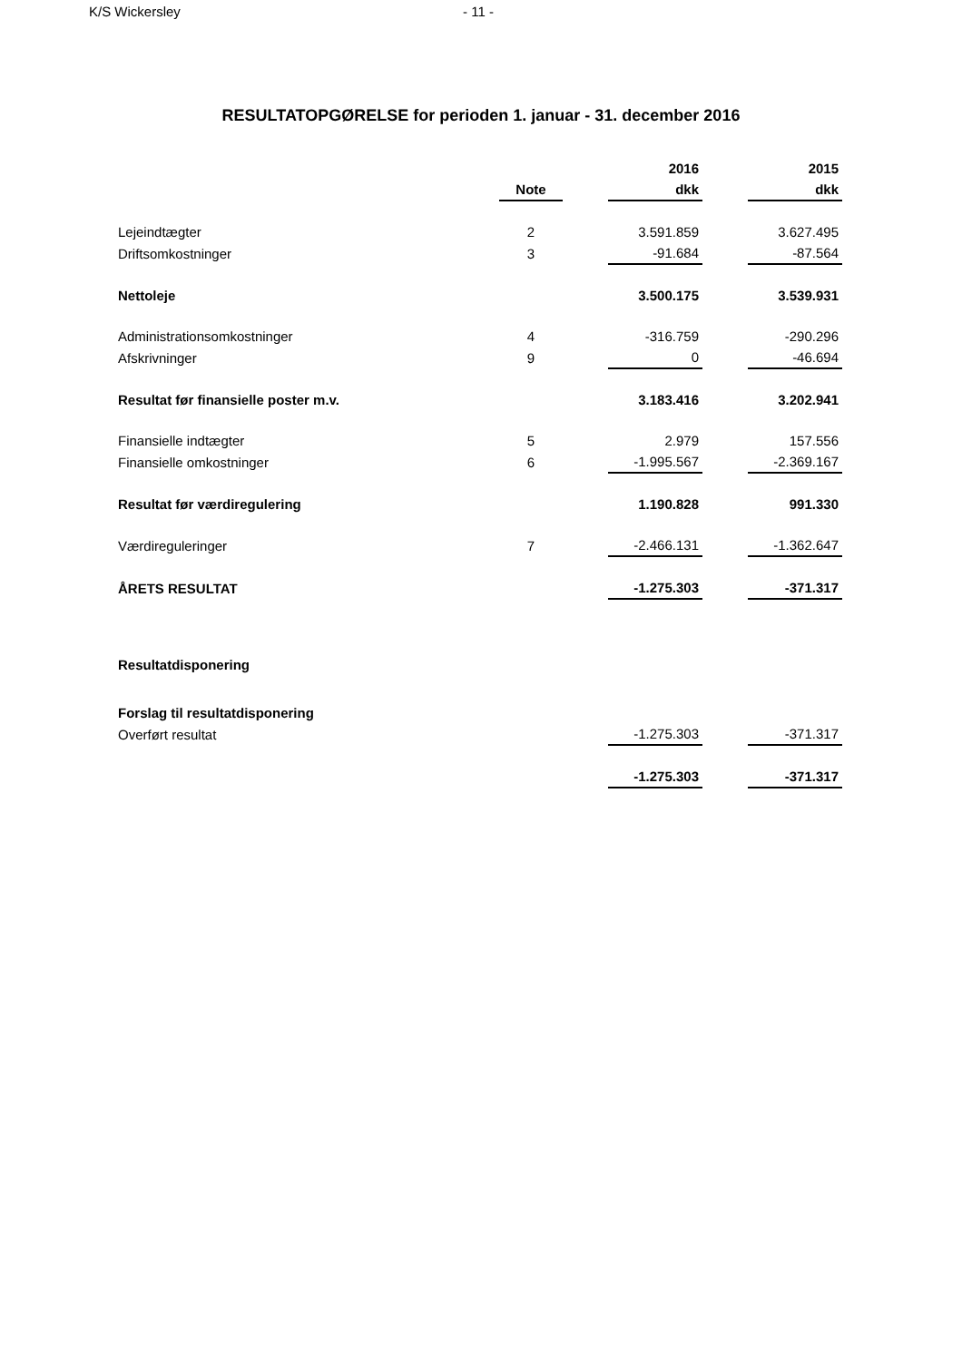K/S Wickersley - 11 -
RESULTATOPGØRELSE for perioden 1. januar - 31. december 2016
| | | | 2016 | | 2015 |
| --- | --- | --- | --- | --- | --- |
| | Note | | dkk | | dkk |
| Lejeindtægter | 2 | | 3.591.859 | | 3.627.495 |
| Driftsomkostninger | 3 | | -91.684 | | -87.564 |
| Nettoleje | | | 3.500.175 | | 3.539.931 |
| Administrationsomkostninger | 4 | | -316.759 | | -290.296 |
| Afskrivninger | 9 | | 0 | | -46.694 |
| Resultat før finansielle poster m.v. | | | 3.183.416 | | 3.202.941 |
| Finansielle indtægter | 5 | | 2.979 | | 157.556 |
| Finansielle omkostninger | 6 | | -1.995.567 | | -2.369.167 |
| Resultat før værdiregulering | | | 1.190.828 | | 991.330 |
| Værdireguleringer | 7 | | -2.466.131 | | -1.362.647 |
| ÅRETS RESULTAT | | | -1.275.303 | | -371.317 |
| Resultatdisponering | | | | | |
| Forslag til resultatdisponering | | | | | |
| Overført resultat | | | -1.275.303 | | -371.317 |
| | | | -1.275.303 | | -371.317 |